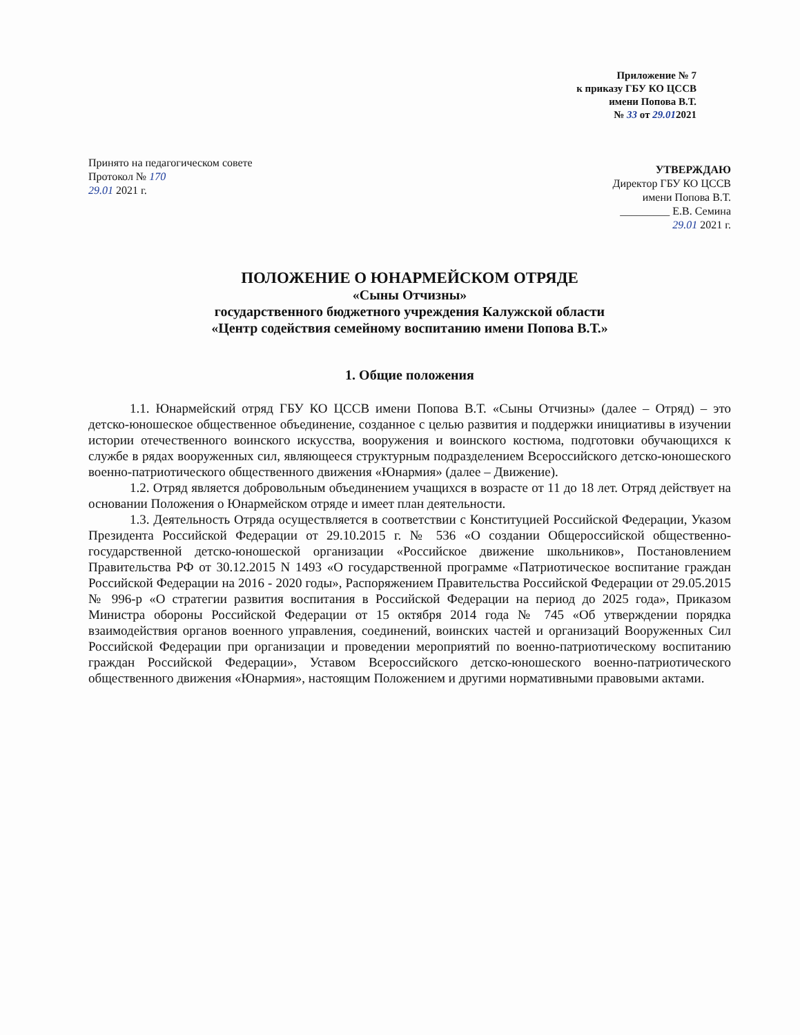Приложение № 7
к приказу ГБУ КО ЦССВ
имени Попова В.Т.
№ 33 от 29.012021
Принято на педагогическом совете
Протокол № 170
29.01 2021 г.
УТВЕРЖДАЮ
Директор ГБУ КО ЦССВ
имени Попова В.Т.
_________ Е.В. Семина
29.01 2021 г.
ПОЛОЖЕНИЕ О ЮНАРМЕЙСКОМ ОТРЯДЕ
«Сыны Отчизны»
государственного бюджетного учреждения Калужской области
«Центр содействия семейному воспитанию имени Попова В.Т.»
1. Общие положения
1.1. Юнармейский отряд ГБУ КО ЦССВ имени Попова В.Т. «Сыны Отчизны» (далее – Отряд) – это детско-юношеское общественное объединение, созданное с целью развития и поддержки инициативы в изучении истории отечественного воинского искусства, вооружения и воинского костюма, подготовки обучающихся к службе в рядах вооруженных сил, являющееся структурным подразделением Всероссийского детско-юношеского военно-патриотического общественного движения «Юнармия» (далее – Движение).
1.2. Отряд является добровольным объединением учащихся в возрасте от 11 до 18 лет. Отряд действует на основании Положения о Юнармейском отряде и имеет план деятельности.
1.3. Деятельность Отряда осуществляется в соответствии с Конституцией Российской Федерации, Указом Президента Российской Федерации от 29.10.2015 г. № 536 «О создании Общероссийской общественно-государственной детско-юношеской организации «Российское движение школьников», Постановлением Правительства РФ от 30.12.2015 N 1493 «О государственной программе «Патриотическое воспитание граждан Российской Федерации на 2016 - 2020 годы», Распоряжением Правительства Российской Федерации от 29.05.2015 № 996-р «О стратегии развития воспитания в Российской Федерации на период до 2025 года», Приказом Министра обороны Российской Федерации от 15 октября 2014 года № 745 «Об утверждении порядка взаимодействия органов военного управления, соединений, воинских частей и организаций Вооруженных Сил Российской Федерации при организации и проведении мероприятий по военно-патриотическому воспитанию граждан Российской Федерации», Уставом Всероссийского детско-юношеского военно-патриотического общественного движения «Юнармия», настоящим Положением и другими нормативными правовыми актами.